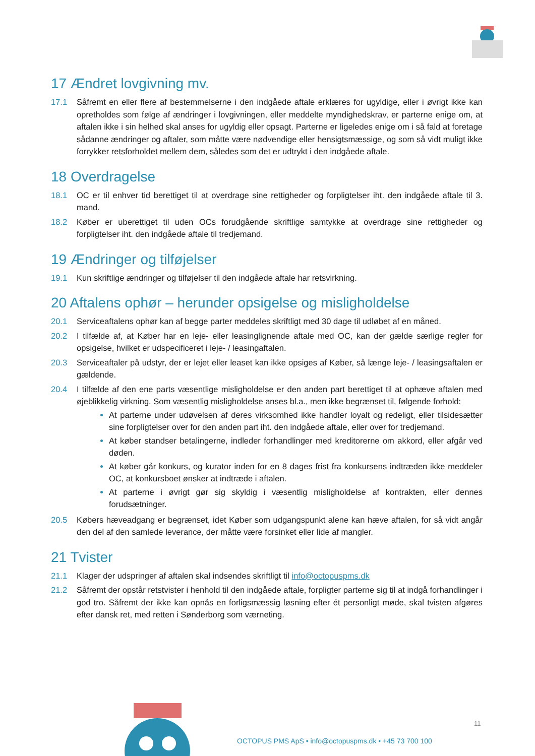17 Ændret lovgivning mv.
17.1 Såfremt en eller flere af bestemmelserne i den indgåede aftale erklæres for ugyldige, eller i øvrigt ikke kan opretholdes som følge af ændringer i lovgivningen, eller meddelte myndighedskrav, er parterne enige om, at aftalen ikke i sin helhed skal anses for ugyldig eller opsagt. Parterne er ligeledes enige om i så fald at foretage sådanne ændringer og aftaler, som måtte være nødvendige eller hensigtsmæssige, og som så vidt muligt ikke forrykker retsforholdet mellem dem, således som det er udtrykt i den indgåede aftale.
18 Overdragelse
18.1 OC er til enhver tid berettiget til at overdrage sine rettigheder og forpligtelser iht. den indgåede aftale til 3. mand.
18.2 Køber er uberettiget til uden OCs forudgående skriftlige samtykke at overdrage sine rettigheder og forpligtelser iht. den indgåede aftale til tredjemand.
19 Ændringer og tilføjelser
19.1 Kun skriftlige ændringer og tilføjelser til den indgåede aftale har retsvirkning.
20 Aftalens ophør – herunder opsigelse og misligholdelse
20.1 Serviceaftalens ophør kan af begge parter meddeles skriftligt med 30 dage til udløbet af en måned.
20.2 I tilfælde af, at Køber har en leje- eller leasinglignende aftale med OC, kan der gælde særlige regler for opsigelse, hvilket er udspecificeret i leje- / leasingaftalen.
20.3 Serviceaftaler på udstyr, der er lejet eller leaset kan ikke opsiges af Køber, så længe leje- / leasingsaftalen er gældende.
20.4 I tilfælde af den ene parts væsentlige misligholdelse er den anden part berettiget til at ophæve aftalen med øjeblikkelig virkning. Som væsentlig misligholdelse anses bl.a., men ikke begrænset til, følgende forhold:
At parterne under udøvelsen af deres virksomhed ikke handler loyalt og redeligt, eller tilsidesætter sine forpligtelser over for den anden part iht. den indgåede aftale, eller over for tredjemand.
At køber standser betalingerne, indleder forhandlinger med kreditorerne om akkord, eller afgår ved døden.
At køber går konkurs, og kurator inden for en 8 dages frist fra konkursens indtræden ikke meddeler OC, at konkursboet ønsker at indtræde i aftalen.
At parterne i øvrigt gør sig skyldig i væsentlig misligholdelse af kontrakten, eller dennes forudsætninger.
20.5 Købers hæveadgang er begrænset, idet Køber som udgangspunkt alene kan hæve aftalen, for så vidt angår den del af den samlede leverance, der måtte være forsinket eller lide af mangler.
21 Tvister
21.1 Klager der udspringer af aftalen skal indsendes skriftligt til info@octopuspms.dk
21.2 Såfremt der opstår retstvister i henhold til den indgåede aftale, forpligter parterne sig til at indgå forhandlinger i god tro. Såfremt der ikke kan opnås en forligsmæssig løsning efter ét personligt møde, skal tvisten afgøres efter dansk ret, med retten i Sønderborg som værneting.
11
OCTOPUS PMS ApS • info@octopuspms.dk • +45 73 700 100